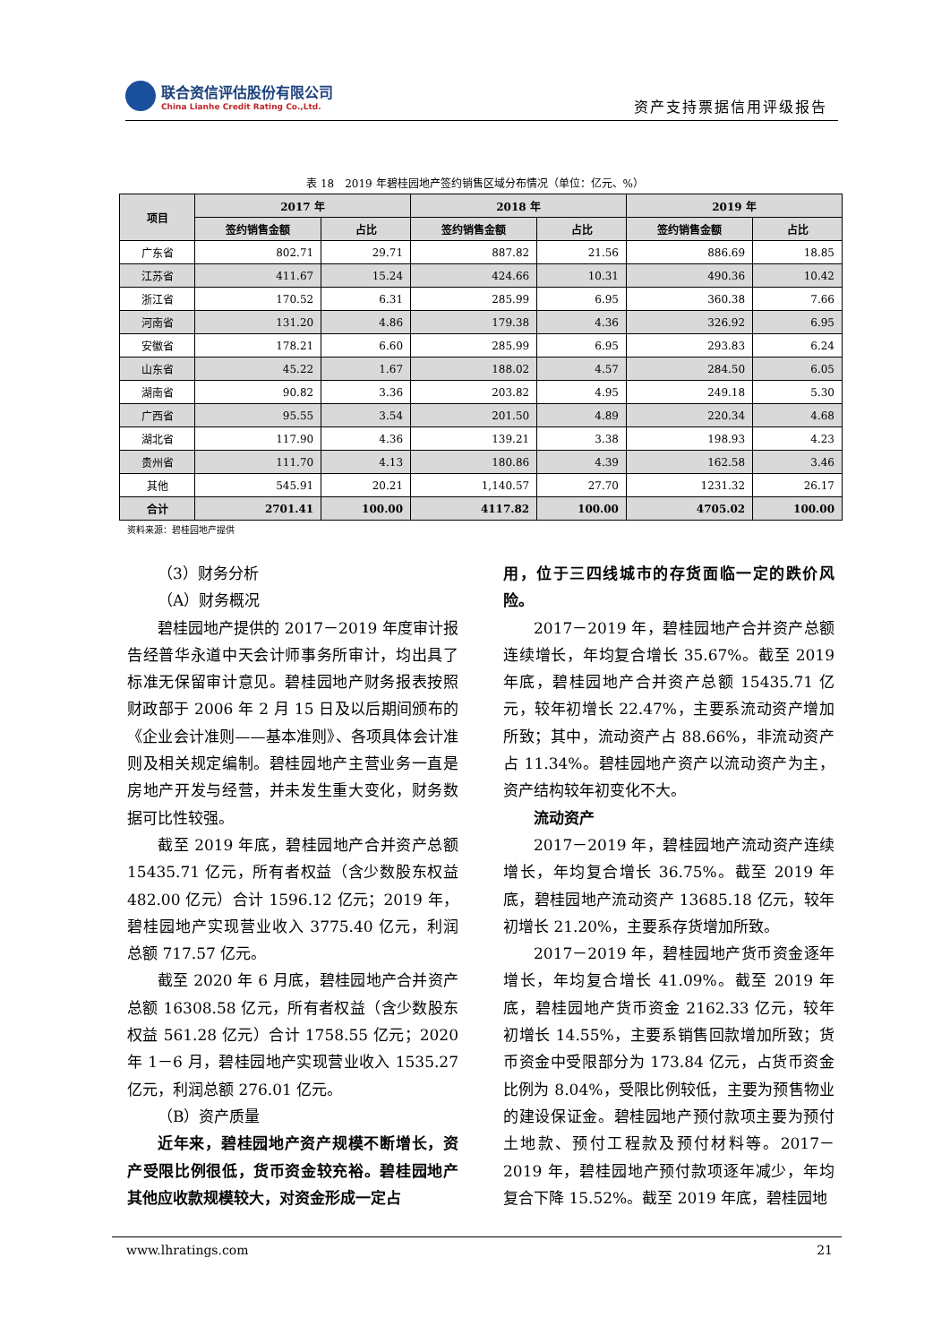联合资信评估股份有限公司
China Lianhe Credit Rating Co.,Ltd.
资产支持票据信用评级报告
表 18　2019 年碧桂园地产签约销售区域分布情况（单位：亿元、%）
| 项目 | 2017 年 | | 2018 年 | | 2019 年 | |
| --- | --- | --- | --- | --- | --- | --- |
| | 签约销售金额 | 占比 | 签约销售金额 | 占比 | 签约销售金额 | 占比 |
| 广东省 | 802.71 | 29.71 | 887.82 | 21.56 | 886.69 | 18.85 |
| 江苏省 | 411.67 | 15.24 | 424.66 | 10.31 | 490.36 | 10.42 |
| 浙江省 | 170.52 | 6.31 | 285.99 | 6.95 | 360.38 | 7.66 |
| 河南省 | 131.20 | 4.86 | 179.38 | 4.36 | 326.92 | 6.95 |
| 安徽省 | 178.21 | 6.60 | 285.99 | 6.95 | 293.83 | 6.24 |
| 山东省 | 45.22 | 1.67 | 188.02 | 4.57 | 284.50 | 6.05 |
| 湖南省 | 90.82 | 3.36 | 203.82 | 4.95 | 249.18 | 5.30 |
| 广西省 | 95.55 | 3.54 | 201.50 | 4.89 | 220.34 | 4.68 |
| 湖北省 | 117.90 | 4.36 | 139.21 | 3.38 | 198.93 | 4.23 |
| 贵州省 | 111.70 | 4.13 | 180.86 | 4.39 | 162.58 | 3.46 |
| 其他 | 545.91 | 20.21 | 1,140.57 | 27.70 | 1231.32 | 26.17 |
| 合计 | 2701.41 | 100.00 | 4117.82 | 100.00 | 4705.02 | 100.00 |
资料来源：碧桂园地产提供
（3）财务分析
（A）财务概况
碧桂园地产提供的 2017－2019 年度审计报告经普华永道中天会计师事务所审计，均出具了标准无保留审计意见。碧桂园地产财务报表按照财政部于 2006 年 2 月 15 日及以后期间颁布的《企业会计准则——基本准则》、各项具体会计准则及相关规定编制。碧桂园地产主营业务一直是房地产开发与经营，并未发生重大变化，财务数据可比性较强。
截至 2019 年底，碧桂园地产合并资产总额 15435.71 亿元，所有者权益（含少数股东权益 482.00 亿元）合计 1596.12 亿元；2019 年，碧桂园地产实现营业收入 3775.40 亿元，利润总额 717.57 亿元。
截至 2020 年 6 月底，碧桂园地产合并资产总额 16308.58 亿元，所有者权益（含少数股东权益 561.28 亿元）合计 1758.55 亿元；2020 年 1－6 月，碧桂园地产实现营业收入 1535.27 亿元，利润总额 276.01 亿元。
（B）资产质量
近年来，碧桂园地产资产规模不断增长，资产受限比例很低，货币资金较充裕。碧桂园地产其他应收款规模较大，对资金形成一定占
用，位于三四线城市的存货面临一定的跌价风险。
2017－2019 年，碧桂园地产合并资产总额连续增长，年均复合增长 35.67%。截至 2019 年底，碧桂园地产合并资产总额 15435.71 亿元，较年初增长 22.47%，主要系流动资产增加所致；其中，流动资产占 88.66%，非流动资产占 11.34%。碧桂园地产资产以流动资产为主，资产结构较年初变化不大。
流动资产
2017－2019 年，碧桂园地产流动资产连续增长，年均复合增长 36.75%。截至 2019 年底，碧桂园地产流动资产 13685.18 亿元，较年初增长 21.20%，主要系存货增加所致。
2017－2019 年，碧桂园地产货币资金逐年增长，年均复合增长 41.09%。截至 2019 年底，碧桂园地产货币资金 2162.33 亿元，较年初增长 14.55%，主要系销售回款增加所致；货币资金中受限部分为 173.84 亿元，占货币资金比例为 8.04%，受限比例较低，主要为预售物业的建设保证金。碧桂园地产预付款项主要为预付土地款、预付工程款及预付材料等。2017－2019 年，碧桂园地产预付款项逐年减少，年均复合下降 15.52%。截至 2019 年底，碧桂园地
www.lhratings.com 21